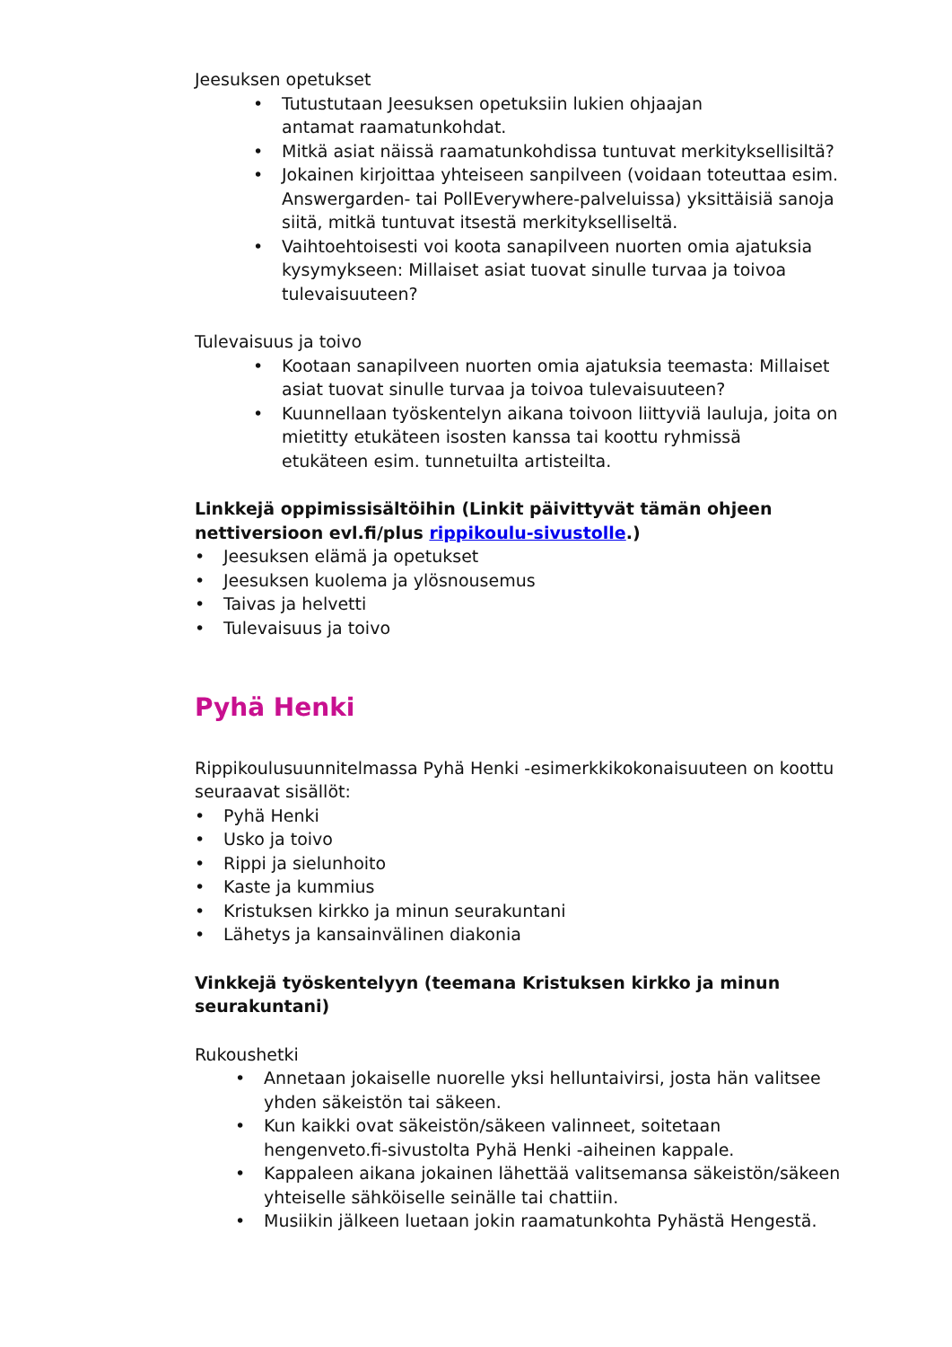Jeesuksen opetukset
• Tutustutaan Jeesuksen opetuksiin lukien ohjaajan
antamat raamatunkohdat.
• Mitkä asiat näissä raamatunkohdissa tuntuvat merkityksellisiltä?
• Jokainen kirjoittaa yhteiseen sanpilveen (voidaan toteuttaa esim. Answergarden- tai PollEverywhere-palveluissa) yksittäisiä sanoja siitä, mitkä tuntuvat itsestä merkitykselliseltä.
• Vaihtoehtoisesti voi koota sanapilveen nuorten omia ajatuksia kysymykseen: Millaiset asiat tuovat sinulle turvaa ja toivoa tulevaisuuteen?
Tulevaisuus ja toivo
• Kootaan sanapilveen nuorten omia ajatuksia teemasta: Millaiset asiat tuovat sinulle turvaa ja toivoa tulevaisuuteen?
• Kuunnellaan työskentelyn aikana toivoon liittyviä lauluja, joita on mietitty etukäteen isosten kanssa tai koottu ryhmissä
etukäteen esim. tunnetuilta artisteilta.
Linkkejä oppimissisältöihin (Linkit päivittyvät tämän ohjeen nettiversioon evl.fi/plus rippikoulu-sivustolle.)
• Jeesuksen elämä ja opetukset
• Jeesuksen kuolema ja ylösnousemus
• Taivas ja helvetti
• Tulevaisuus ja toivo
Pyhä Henki
Rippikoulusuunnitelmassa Pyhä Henki -esimerkkikokonaisuuteen on koottu seuraavat sisällöt:
• Pyhä Henki
• Usko ja toivo
• Rippi ja sielunhoito
• Kaste ja kummius
• Kristuksen kirkko ja minun seurakuntani
• Lähetys ja kansainvälinen diakonia
Vinkkejä työskentelyyn (teemana Kristuksen kirkko ja minun seurakuntani)
Rukoushetki
• Annetaan jokaiselle nuorelle yksi helluntaivirsi, josta hän valitsee yhden säkeistön tai säkeen.
• Kun kaikki ovat säkeistön/säkeen valinneet, soitetaan hengenveto.fi-sivustolta Pyhä Henki -aiheinen kappale.
• Kappaleen aikana jokainen lähettää valitsemansa säkeistön/säkeen yhteiselle sähköiselle seinälle tai chattiin.
• Musiikin jälkeen luetaan jokin raamatunkohta Pyhästä Hengestä.